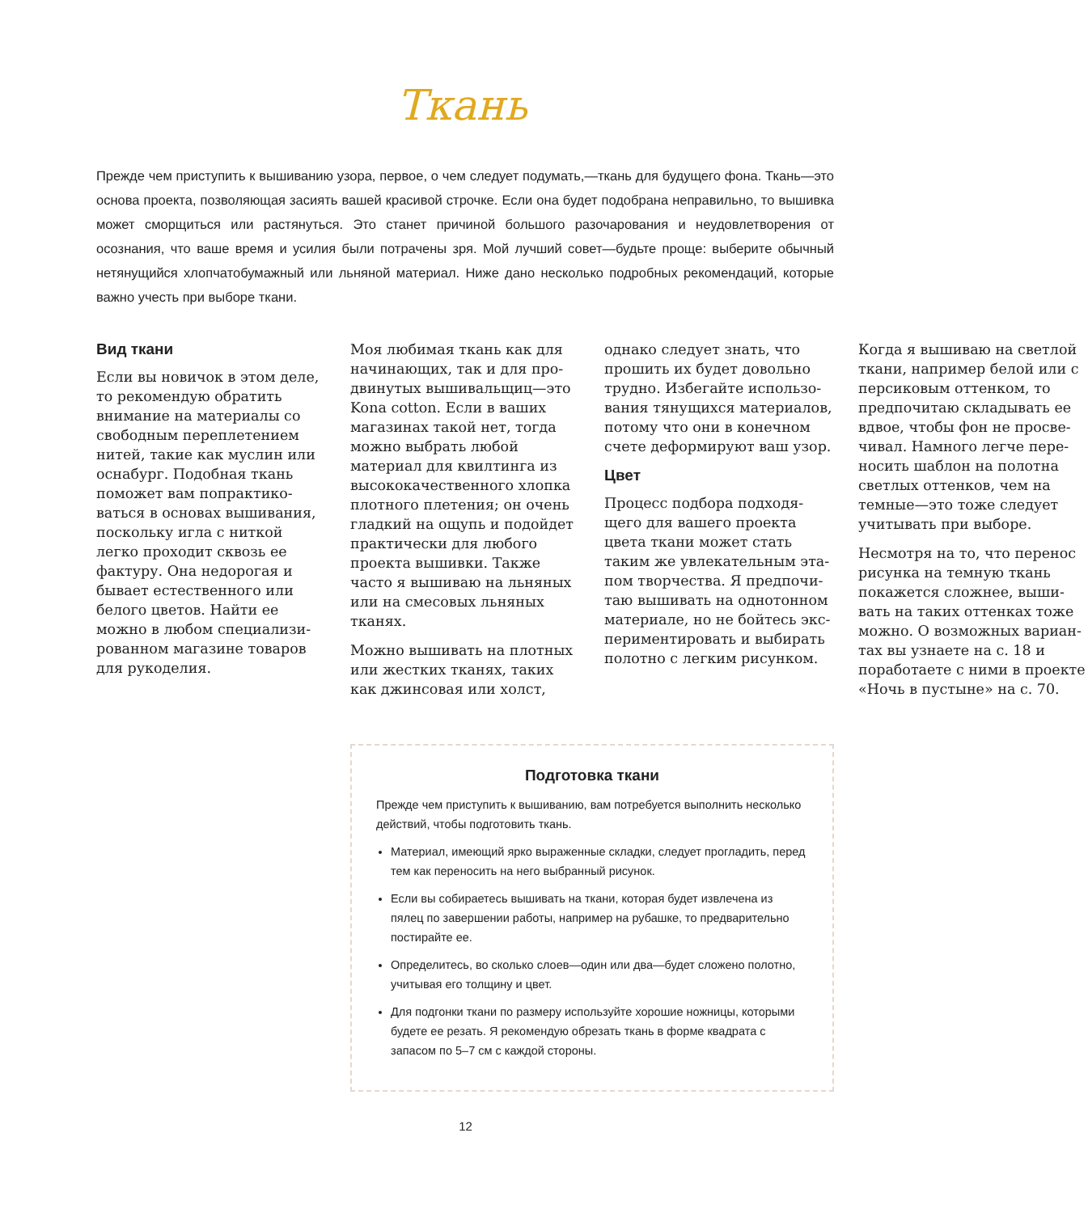Ткань
Прежде чем приступить к вышиванию узора, первое, о чем следует подумать,—ткань для будущего фона. Ткань—это основа проекта, позволяющая засиять вашей красивой строчке. Если она будет подобрана неправильно, то вышивка может сморщиться или растянуться. Это станет причиной большого разочарования и неудовлетворения от осознания, что ваше время и усилия были потрачены зря. Мой лучший совет—будьте проще: выберите обычный нетянущийся хлопчатобумажный или льняной материал. Ниже дано несколько подробных рекомендаций, которые важно учесть при выборе ткани.
Вид ткани
Если вы новичок в этом деле, то рекомендую обратить внимание на материалы со свободным переплетением нитей, такие как муслин или оснабург. Подобная ткань поможет вам попрактико­ваться в основах вышивания, поскольку игла с ниткой легко проходит сквозь ее фактуру. Она недорогая и бывает естественного или белого цветов. Найти ее можно в любом специализи­рованном магазине товаров для рукоделия.
Моя любимая ткань как для начинающих, так и для про­двинутых вышивальщиц—это Kona cotton. Если в ваших мага­зинах такой нет, тогда можно выбрать любой материал для квилтинга из высококаче­ственного хлопка плотного плетения; он очень гладкий на ощупь и подойдет практически для любого проекта вышивки. Также часто я вышиваю на льняных или на смесовых льня­ных тканях.
Можно вышивать на плотных или жестких тканях, таких как джинсовая или холст, однако следует знать, что прошить их будет довольно трудно. Избегайте использо­вания тянущихся материалов, потому что они в конечном счете деформируют ваш узор.
Цвет
Процесс подбора подходя­щего для вашего проекта цвета ткани может стать таким же увлекательным эта­пом творчества. Я предпочи­таю вышивать на однотонном материале, но не бойтесь экс­периментировать и выбирать полотно с легким рисунком.
Когда я вышиваю на светлой ткани, например белой или с персиковым оттенком, то предпочитаю складывать ее вдвое, чтобы фон не просве­чивал. Намного легче пере­носить шаблон на полотна светлых оттенков, чем на темные—это тоже следует учитывать при выборе.
Несмотря на то, что перенос рисунка на темную ткань покажется сложнее, выши­вать на таких оттенках тоже можно. О возможных вариан­тах вы узнаете на с. 18 и пора­ботаете с ними в проекте «Ночь в пустыне» на с. 70.
Подготовка ткани
Прежде чем приступить к вышиванию, вам потребуется выполнить несколько действий, чтобы подготовить ткань.
Материал, имеющий ярко выраженные складки, следует прогладить, перед тем как переносить на него выбранный рисунок.
Если вы собираетесь вышивать на ткани, которая будет извлечена из пялец по завершении работы, например на рубашке, то предварительно постирайте ее.
Определитесь, во сколько слоев—один или два—будет сложено полотно, учитывая его толщину и цвет.
Для подгонки ткани по размеру используйте хорошие ножницы, которыми будете ее резать. Я рекомендую обрезать ткань в форме квадрата с запасом по 5–7 см с каждой стороны.
12